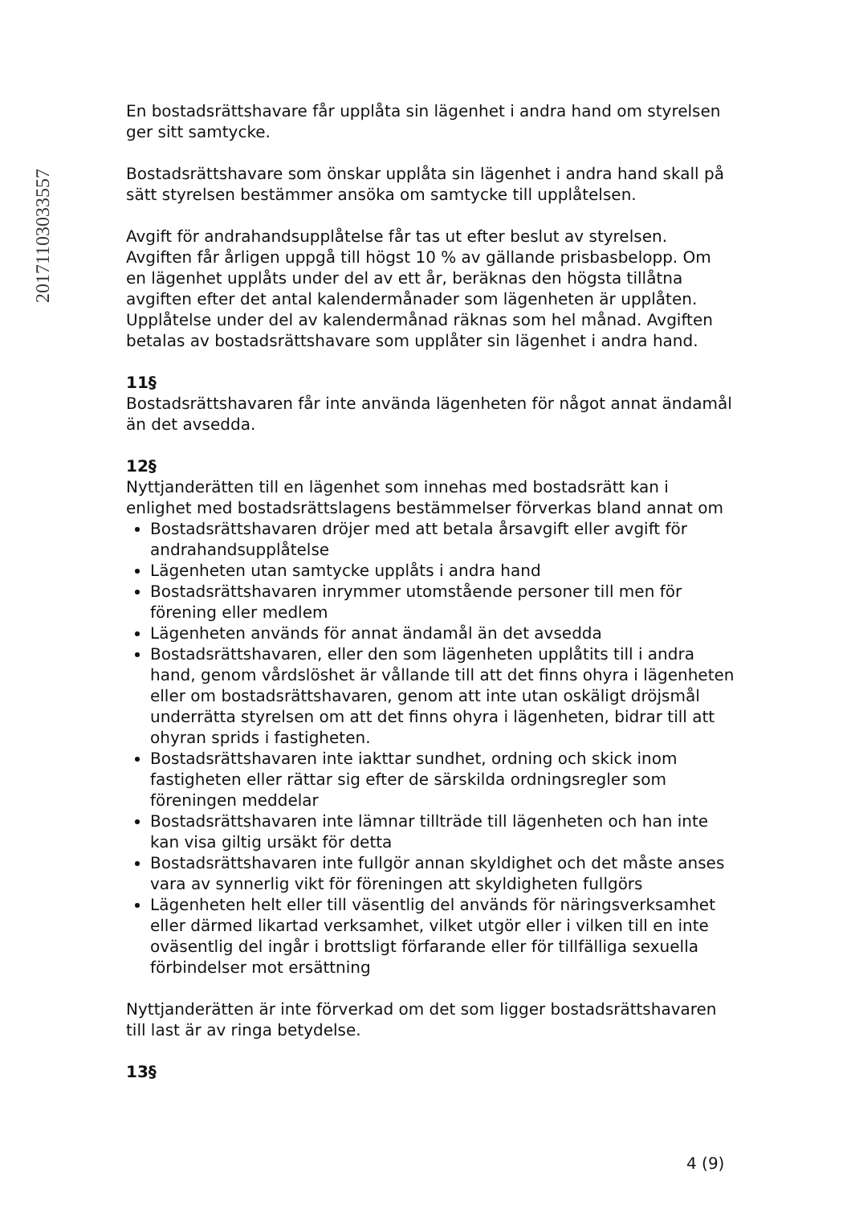20171103033557
En bostadsrättshavare får upplåta sin lägenhet i andra hand om styrelsen ger sitt samtycke.
Bostadsrättshavare som önskar upplåta sin lägenhet i andra hand skall på sätt styrelsen bestämmer ansöka om samtycke till upplåtelsen.
Avgift för andrahandsupplåtelse får tas ut efter beslut av styrelsen. Avgiften får årligen uppgå till högst 10 % av gällande prisbasbelopp. Om en lägenhet upplåts under del av ett år, beräknas den högsta tillåtna avgiften efter det antal kalendermånader som lägenheten är upplåten. Upplåtelse under del av kalendermånad räknas som hel månad. Avgiften betalas av bostadsrättshavare som upplåter sin lägenhet i andra hand.
11§
Bostadsrättshavaren får inte använda lägenheten för något annat ändamål än det avsedda.
12§
Nyttjanderätten till en lägenhet som innehas med bostadsrätt kan i enlighet med bostadsrättslagens bestämmelser förverkas bland annat om
Bostadsrättshavaren dröjer med att betala årsavgift eller avgift för andrahandsupplåtelse
Lägenheten utan samtycke upplåts i andra hand
Bostadsrättshavaren inrymmer utomstående personer till men för förening eller medlem
Lägenheten används för annat ändamål än det avsedda
Bostadsrättshavaren, eller den som lägenheten upplåtits till i andra hand, genom vårdslöshet är vållande till att det finns ohyra i lägenheten eller om bostadsrättshavaren, genom att inte utan oskäligt dröjsmål underrätta styrelsen om att det finns ohyra i lägenheten, bidrar till att ohyran sprids i fastigheten.
Bostadsrättshavaren inte iakttar sundhet, ordning och skick inom fastigheten eller rättar sig efter de särskilda ordningsregler som föreningen meddelar
Bostadsrättshavaren inte lämnar tillträde till lägenheten och han inte kan visa giltig ursäkt för detta
Bostadsrättshavaren inte fullgör annan skyldighet och det måste anses vara av synnerlig vikt för föreningen att skyldigheten fullgörs
Lägenheten helt eller till väsentlig del används för näringsverksamhet eller därmed likartad verksamhet, vilket utgör eller i vilken till en inte oväsentlig del ingår i brottsligt förfarande eller för tillfälliga sexuella förbindelser mot ersättning
Nyttjanderätten är inte förverkad om det som ligger bostadsrättshavaren till last är av ringa betydelse.
13§
4 (9)